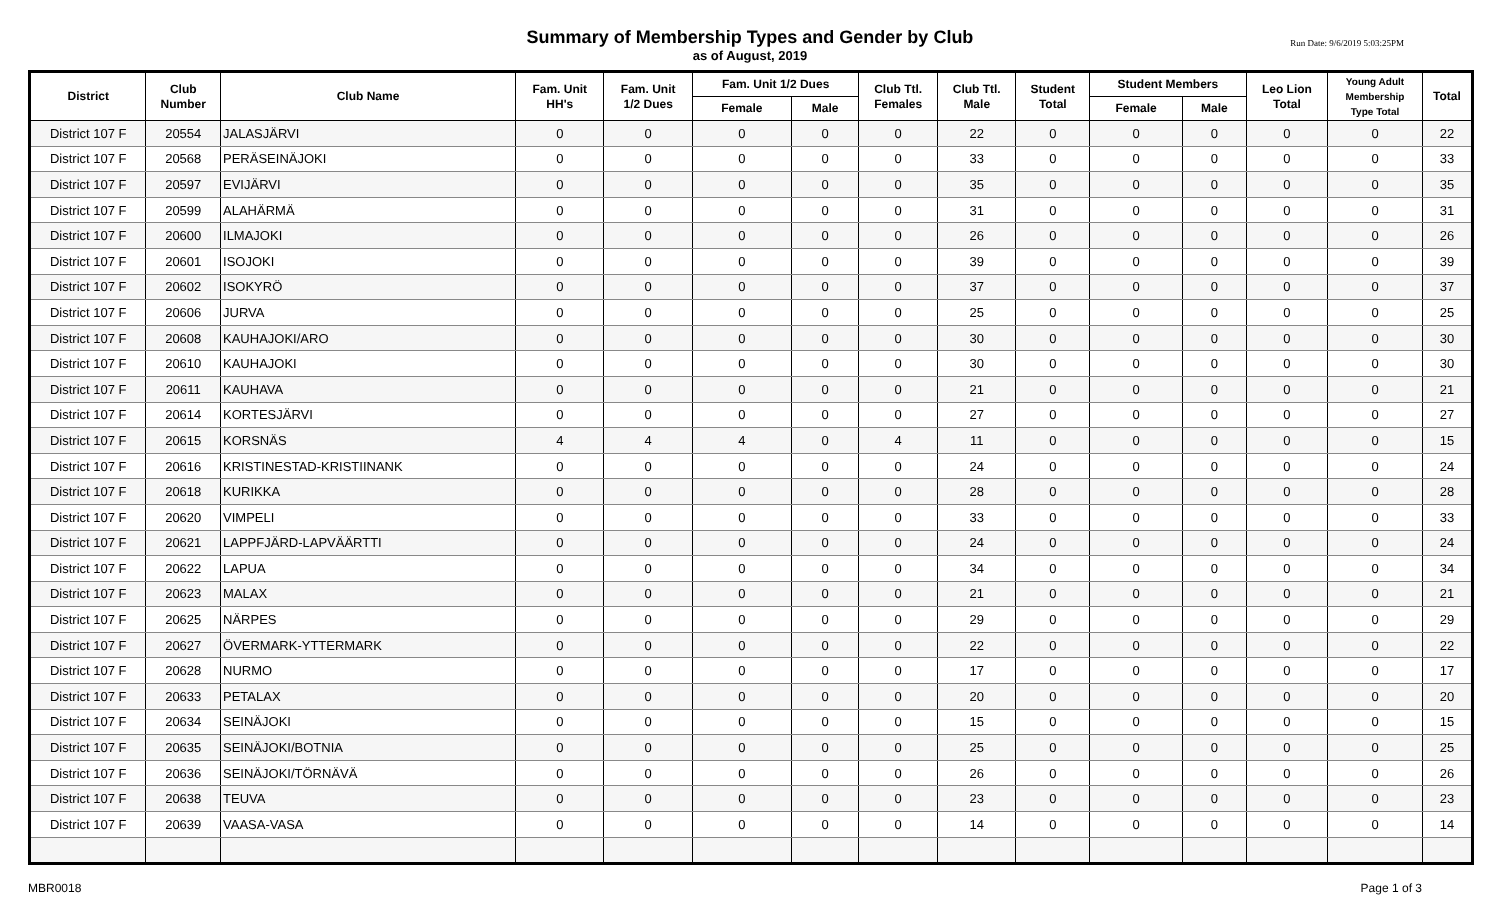Summary of Membership Types and Gender by Club
as of August, 2019
Run Date: 9/6/2019 5:03:25PM
| District | Club Number | Club Name | Fam. Unit HH's | Fam. Unit 1/2 Dues | Fam. Unit 1/2 Dues | | Club Ttl. Females | Club Ttl. Male | Student Total | Student Members | | Leo Lion Total | Young Adult Membership Type Total | Total |
| --- | --- | --- | --- | --- | --- | --- | --- | --- | --- | --- | --- | --- | --- | --- |
| | | | | | Female | Male | | | | Female | Male | | | |
| District 107 F | 20554 | JALASJÄRVI | 0 | 0 | 0 | 0 | 0 | 22 | 0 | 0 | 0 | 0 | 0 | 22 |
| District 107 F | 20568 | PERÄSEINÄJOKI | 0 | 0 | 0 | 0 | 0 | 33 | 0 | 0 | 0 | 0 | 0 | 33 |
| District 107 F | 20597 | EVIJÄRVI | 0 | 0 | 0 | 0 | 0 | 35 | 0 | 0 | 0 | 0 | 0 | 35 |
| District 107 F | 20599 | ALAHÄRMÄ | 0 | 0 | 0 | 0 | 0 | 31 | 0 | 0 | 0 | 0 | 0 | 31 |
| District 107 F | 20600 | ILMAJOKI | 0 | 0 | 0 | 0 | 0 | 26 | 0 | 0 | 0 | 0 | 0 | 26 |
| District 107 F | 20601 | ISOJOKI | 0 | 0 | 0 | 0 | 0 | 39 | 0 | 0 | 0 | 0 | 0 | 39 |
| District 107 F | 20602 | ISOKYRÖ | 0 | 0 | 0 | 0 | 0 | 37 | 0 | 0 | 0 | 0 | 0 | 37 |
| District 107 F | 20606 | JURVA | 0 | 0 | 0 | 0 | 0 | 25 | 0 | 0 | 0 | 0 | 0 | 25 |
| District 107 F | 20608 | KAUHAJOKI/ARO | 0 | 0 | 0 | 0 | 0 | 30 | 0 | 0 | 0 | 0 | 0 | 30 |
| District 107 F | 20610 | KAUHAJOKI | 0 | 0 | 0 | 0 | 0 | 30 | 0 | 0 | 0 | 0 | 0 | 30 |
| District 107 F | 20611 | KAUHAVA | 0 | 0 | 0 | 0 | 0 | 21 | 0 | 0 | 0 | 0 | 0 | 21 |
| District 107 F | 20614 | KORTESJÄRVI | 0 | 0 | 0 | 0 | 0 | 27 | 0 | 0 | 0 | 0 | 0 | 27 |
| District 107 F | 20615 | KORSNÄS | 4 | 4 | 4 | 0 | 4 | 11 | 0 | 0 | 0 | 0 | 0 | 15 |
| District 107 F | 20616 | KRISTINESTAD-KRISTIINANK | 0 | 0 | 0 | 0 | 0 | 24 | 0 | 0 | 0 | 0 | 0 | 24 |
| District 107 F | 20618 | KURIKKA | 0 | 0 | 0 | 0 | 0 | 28 | 0 | 0 | 0 | 0 | 0 | 28 |
| District 107 F | 20620 | VIMPELI | 0 | 0 | 0 | 0 | 0 | 33 | 0 | 0 | 0 | 0 | 0 | 33 |
| District 107 F | 20621 | LAPPFJÄRD-LAPVÄÄRTTI | 0 | 0 | 0 | 0 | 0 | 24 | 0 | 0 | 0 | 0 | 0 | 24 |
| District 107 F | 20622 | LAPUA | 0 | 0 | 0 | 0 | 0 | 34 | 0 | 0 | 0 | 0 | 0 | 34 |
| District 107 F | 20623 | MALAX | 0 | 0 | 0 | 0 | 0 | 21 | 0 | 0 | 0 | 0 | 0 | 21 |
| District 107 F | 20625 | NÄRPES | 0 | 0 | 0 | 0 | 0 | 29 | 0 | 0 | 0 | 0 | 0 | 29 |
| District 107 F | 20627 | ÖVERMARK-YTTERMARK | 0 | 0 | 0 | 0 | 0 | 22 | 0 | 0 | 0 | 0 | 0 | 22 |
| District 107 F | 20628 | NURMO | 0 | 0 | 0 | 0 | 0 | 17 | 0 | 0 | 0 | 0 | 0 | 17 |
| District 107 F | 20633 | PETALAX | 0 | 0 | 0 | 0 | 0 | 20 | 0 | 0 | 0 | 0 | 0 | 20 |
| District 107 F | 20634 | SEINÄJOKI | 0 | 0 | 0 | 0 | 0 | 15 | 0 | 0 | 0 | 0 | 0 | 15 |
| District 107 F | 20635 | SEINÄJOKI/BOTNIA | 0 | 0 | 0 | 0 | 0 | 25 | 0 | 0 | 0 | 0 | 0 | 25 |
| District 107 F | 20636 | SEINÄJOKI/TÖRNÄVÄ | 0 | 0 | 0 | 0 | 0 | 26 | 0 | 0 | 0 | 0 | 0 | 26 |
| District 107 F | 20638 | TEUVA | 0 | 0 | 0 | 0 | 0 | 23 | 0 | 0 | 0 | 0 | 0 | 23 |
| District 107 F | 20639 | VAASA-VASA | 0 | 0 | 0 | 0 | 0 | 14 | 0 | 0 | 0 | 0 | 0 | 14 |
MBR0018 Page 1 of 3